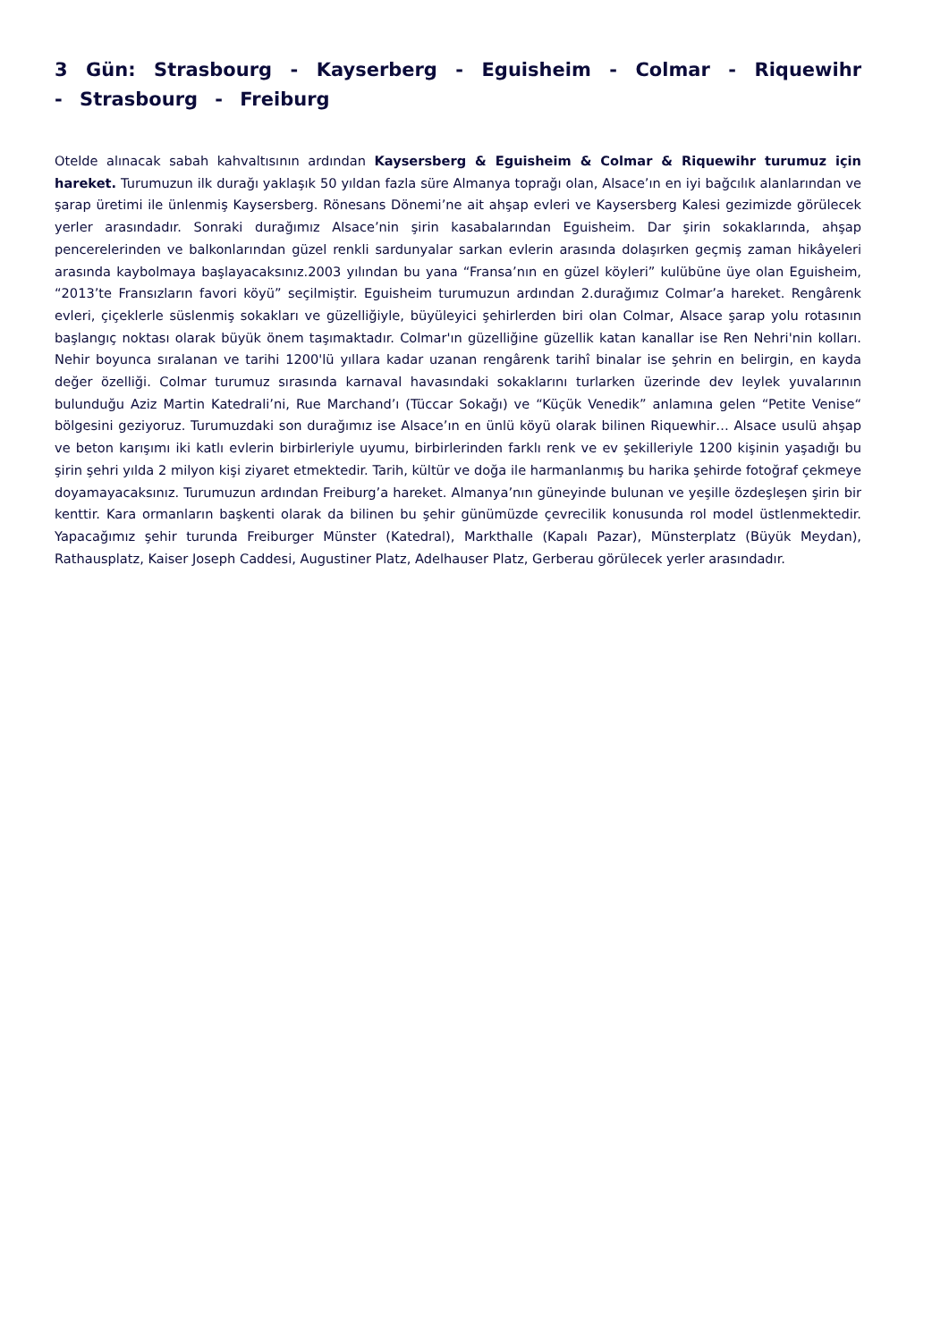3 Gün: Strasbourg - Kayserberg - Eguisheim - Colmar - Riquewihr - Strasbourg - Freiburg
Otelde alınacak sabah kahvaltısının ardından Kaysersberg & Eguisheim & Colmar & Riquewihr turumuz için hareket. Turumuzun ilk durağı yaklaşık 50 yıldan fazla süre Almanya toprağı olan, Alsace’ın en iyi bağcılık alanlarından ve şarap üretimi ile ünlenmiş Kaysersberg. Rönesans Dönemi’ne ait ahşap evleri ve Kaysersberg Kalesi gezimizde görülecek yerler arasındadır. Sonraki durağımız Alsace’nin şirin kasabalarından Eguisheim. Dar şirin sokaklarında, ahşap pencerelerinden ve balkonlarından güzel renkli sardunyalar sarkan evlerin arasında dolaşırken geçmiş zaman hikâyeleri arasında kaybolmaya başlayacaksınız.2003 yılından bu yana “Fransa’nın en güzel köyleri” kulübüne üye olan Eguisheim, “2013’te Fransızların favori köyü” seçilmiştir. Eguisheim turumuzun ardından 2.durağımız Colmar’a hareket. Rengârenk evleri, çiçeklerle süslenmiş sokakları ve güzelliğiyle, büyüleyici şehirlerden biri olan Colmar, Alsace şarap yolu rotasının başlangıç noktası olarak büyük önem taşımaktadır. Colmar'ın güzelliğine güzellik katan kanallar ise Ren Nehri'nin kolları. Nehir boyunca sıralanan ve tarihi 1200'lü yıllara kadar uzanan rengârenk tarihî binalar ise şehrin en belirgin, en kayda değer özelliği. Colmar turumuz sırasında karnaval havasındaki sokaklarını turlarken üzerinde dev leylek yuvalarının bulunduğu Aziz Martin Katedrali’ni, Rue Marchand’ı (Tüccar Sokağı) ve “Küçük Venedik” anlamına gelen “Petite Venise“ bölgesini geziyoruz. Turumuzdaki son durağımız ise Alsace’ın en ünlü köyü olarak bilinen Riquewhir… Alsace usulü ahşap ve beton karışımı iki katlı evlerin birbirleriyle uyumu, birbirlerinden farklı renk ve ev şekilleriyle 1200 kişinin yaşadığı bu şirin şehri yılda 2 milyon kişi ziyaret etmektedir. Tarih, kültür ve doğa ile harmanlanmış bu harika şehirde fotoğraf çekmeye doyamayacaksınız. Turumuzun ardından Freiburg’a hareket. Almanya’nın güneyinde bulunan ve yeşille özdeşleşen şirin bir kenttir. Kara ormanların başkenti olarak da bilinen bu şehir günümüzde çevrecilik konusunda rol model üstlenmektedir. Yapacağımız şehir turunda Freiburger Münster (Katedral), Markthalle (Kapalı Pazar), Münsterplatz (Büyük Meydan), Rathausplatz, Kaiser Joseph Caddesi, Augustiner Platz, Adelhauser Platz, Gerberau görülecek yerler arasındadır.